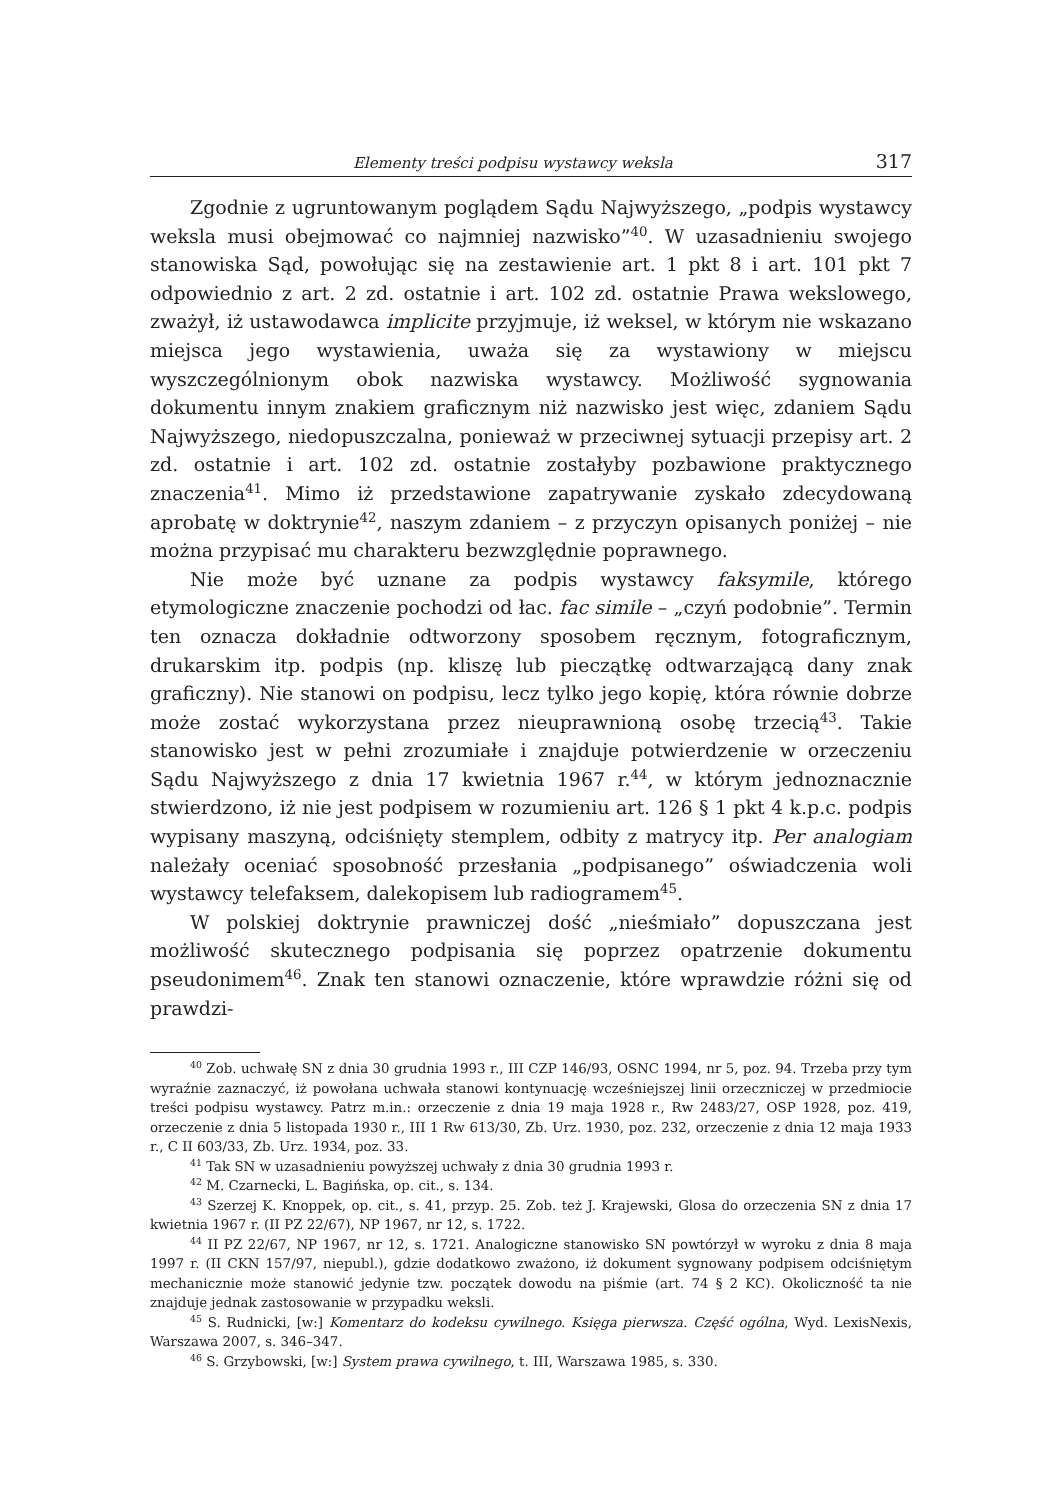Elementy treści podpisu wystawcy weksla 317
Zgodnie z ugruntowanym poglądem Sądu Najwyższego, „podpis wystawcy weksla musi obejmować co najmniej nazwisko”<sup>40</sup>. W uzasadnieniu swojego stanowiska Sąd, powołując się na zestawienie art. 1 pkt 8 i art. 101 pkt 7 odpowiednio z art. 2 zd. ostatnie i art. 102 zd. ostatnie Prawa wekslowego, zważył, iż ustawodawca implicite przyjmuje, iż weksel, w którym nie wskazano miejsca jego wystawienia, uważa się za wystawiony w miejscu wyszczególnionym obok nazwiska wystawcy. Możliwość sygnowania dokumentu innym znakiem graficznym niż nazwisko jest więc, zdaniem Sądu Najwyższego, niedopuszczalna, ponieważ w przeciwnej sytuacji przepisy art. 2 zd. ostatnie i art. 102 zd. ostatnie zostałyby pozbawione praktycznego znaczenia<sup>41</sup>. Mimo iż przedstawione zapatrywanie zyskało zdecydowaną aprobatę w doktrynie<sup>42</sup>, naszym zdaniem – z przyczyn opisanych poniżej – nie można przypisać mu charakteru bezwzględnie poprawnego.
Nie może być uznane za podpis wystawcy faksymile, którego etymologiczne znaczenie pochodzi od łac. fac simile – „czyń podobnie”. Termin ten oznacza dokładnie odtworzony sposobem ręcznym, fotograficznym, drukarskim itp. podpis (np. kliszę lub pieczątkę odtwarzającą dany znak graficzny). Nie stanowi on podpisu, lecz tylko jego kopię, która równie dobrze może zostać wykorzystana przez nieuprawnioną osobę trzecią<sup>43</sup>. Takie stanowisko jest w pełni zrozumiałe i znajduje potwierdzenie w orzeczeniu Sądu Najwyższego z dnia 17 kwietnia 1967 r.<sup>44</sup>, w którym jednoznacznie stwierdzono, iż nie jest podpisem w rozumieniu art. 126 § 1 pkt 4 k.p.c. podpis wypisany maszyną, odciśnięty stemplem, odbity z matrycy itp. Per analogiam należały oceniać sposobność przesłania „podpisanego” oświadczenia woli wystawcy telefaksem, dalekopisem lub radiogramem<sup>45</sup>.
W polskiej doktrynie prawniczej dość „nieśmiało” dopuszczana jest możliwość skutecznego podpisania się poprzez opatrzenie dokumentu pseudonimem<sup>46</sup>. Znak ten stanowi oznaczenie, które wprawdzie różni się od prawdzi-
<sup>40</sup> Zob. uchwałę SN z dnia 30 grudnia 1993 r., III CZP 146/93, OSNC 1994, nr 5, poz. 94. Trzeba przy tym wyraźnie zaznaczyć, iż powołana uchwała stanowi kontynuację wcześniejszej linii orzeczniczej w przedmiocie treści podpisu wystawcy. Patrz m.in.: orzeczenie z dnia 19 maja 1928 r., Rw 2483/27, OSP 1928, poz. 419, orzeczenie z dnia 5 listopada 1930 r., III 1 Rw 613/30, Zb. Urz. 1930, poz. 232, orzeczenie z dnia 12 maja 1933 r., C II 603/33, Zb. Urz. 1934, poz. 33.
<sup>41</sup> Tak SN w uzasadnieniu powyższej uchwały z dnia 30 grudnia 1993 r.
<sup>42</sup> M. Czarnecki, L. Bagińska, op. cit., s. 134.
<sup>43</sup> Szerzej K. Knoppek, op. cit., s. 41, przyp. 25. Zob. też J. Krajewski, Glosa do orzeczenia SN z dnia 17 kwietnia 1967 r. (II PZ 22/67), NP 1967, nr 12, s. 1722.
<sup>44</sup> II PZ 22/67, NP 1967, nr 12, s. 1721. Analogiczne stanowisko SN powtórzył w wyroku z dnia 8 maja 1997 r. (II CKN 157/97, niepubl.), gdzie dodatkowo zważono, iż dokument sygnowany podpisem odciśniętym mechanicznie może stanowić jedynie tzw. początek dowodu na piśmie (art. 74 § 2 KC). Okoliczność ta nie znajduje jednak zastosowanie w przypadku weksli.
<sup>45</sup> S. Rudnicki, [w:] Komentarz do kodeksu cywilnego. Księga pierwsza. Część ogólna, Wyd. LexisNexis, Warszawa 2007, s. 346–347.
<sup>46</sup> S. Grzybowski, [w:] System prawa cywilnego, t. III, Warszawa 1985, s. 330.